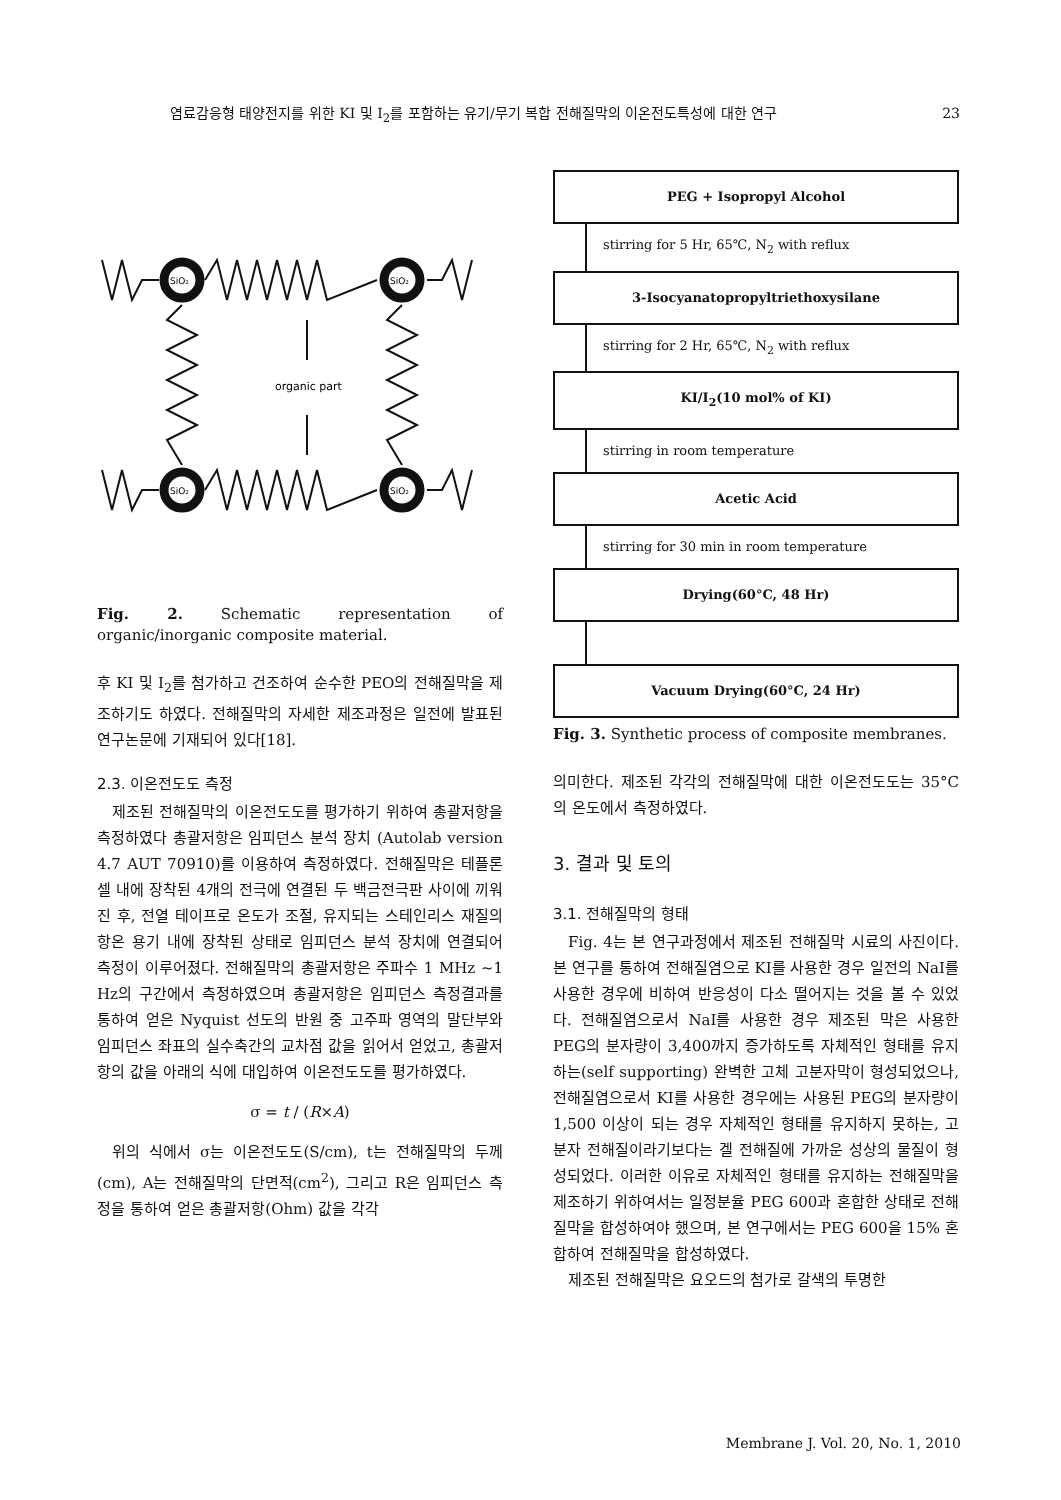염료감응형 태양전지를 위한 KI 및 I<sub>2</sub>를 포함하는 유기/무기 복합 전해질막의 이온전도특성에 대한 연구 23
organic part
SiO₂
SiO₂
SiO₂
SiO₂
Fig. 2. Schematic representation of organic/inorganic composite material.
후 KI 및 I<sub>2</sub>를 첨가하고 건조하여 순수한 PEO의 전해질막을 제조하기도 하였다. 전해질막의 자세한 제조과정은 일전에 발표된 연구논문에 기재되어 있다[18].
2.3. 이온전도도 측정
제조된 전해질막의 이온전도도를 평가하기 위하여 총괄저항을 측정하였다 총괄저항은 임피던스 분석 장치 (Autolab version 4.7 AUT 70910)를 이용하여 측정하였다. 전해질막은 테플론 셀 내에 장착된 4개의 전극에 연결된 두 백금전극판 사이에 끼워진 후, 전열 테이프로 온도가 조절, 유지되는 스테인리스 재질의 항온 용기 내에 장착된 상태로 임피던스 분석 장치에 연결되어 측정이 이루어졌다. 전해질막의 총괄저항은 주파수 1 MHz ~1 Hz의 구간에서 측정하였으며 총괄저항은 임피던스 측정결과를 통하여 얻은 Nyquist 선도의 반원 중 고주파 영역의 말단부와 임피던스 좌표의 실수축간의 교차점 값을 읽어서 얻었고, 총괄저항의 값을 아래의 식에 대입하여 이온전도도를 평가하였다.
σ = t / (R×A)
위의 식에서 σ는 이온전도도(S/cm), t는 전해질막의 두께(cm), A는 전해질막의 단면적(cm<sup>2</sup>), 그리고 R은 임피던스 측정을 통하여 얻은 총괄저항(Ohm) 값을 각각
PEG + Isopropyl Alcohol
stirring for 5 Hr, 65℃, N<sub>2</sub> with reflux
3-Isocyanatopropyltriethoxysilane
stirring for 2 Hr, 65℃, N<sub>2</sub> with reflux
KI/I<sub>2</sub>(10 mol% of KI)
stirring in room temperature
Acetic Acid
stirring for 30 min in room temperature
Drying(60°C, 48 Hr)
Vacuum Drying(60°C, 24 Hr)
Fig. 3. Synthetic process of composite membranes.
의미한다. 제조된 각각의 전해질막에 대한 이온전도도는 35°C의 온도에서 측정하였다.
3. 결과 및 토의
3.1. 전해질막의 형태
Fig. 4는 본 연구과정에서 제조된 전해질막 시료의 사진이다. 본 연구를 통하여 전해질염으로 KI를 사용한 경우 일전의 NaI를 사용한 경우에 비하여 반응성이 다소 떨어지는 것을 볼 수 있었다. 전해질염으로서 NaI를 사용한 경우 제조된 막은 사용한 PEG의 분자량이 3,400까지 증가하도록 자체적인 형태를 유지하는(self supporting) 완벽한 고체 고분자막이 형성되었으나, 전해질염으로서 KI를 사용한 경우에는 사용된 PEG의 분자량이 1,500 이상이 되는 경우 자체적인 형태를 유지하지 못하는, 고분자 전해질이라기보다는 겔 전해질에 가까운 성상의 물질이 형성되었다. 이러한 이유로 자체적인 형태를 유지하는 전해질막을 제조하기 위하여서는 일정분율 PEG 600과 혼합한 상태로 전해질막을 합성하여야 했으며, 본 연구에서는 PEG 600을 15% 혼합하여 전해질막을 합성하였다.
제조된 전해질막은 요오드의 첨가로 갈색의 투명한
Membrane J. Vol. 20, No. 1, 2010